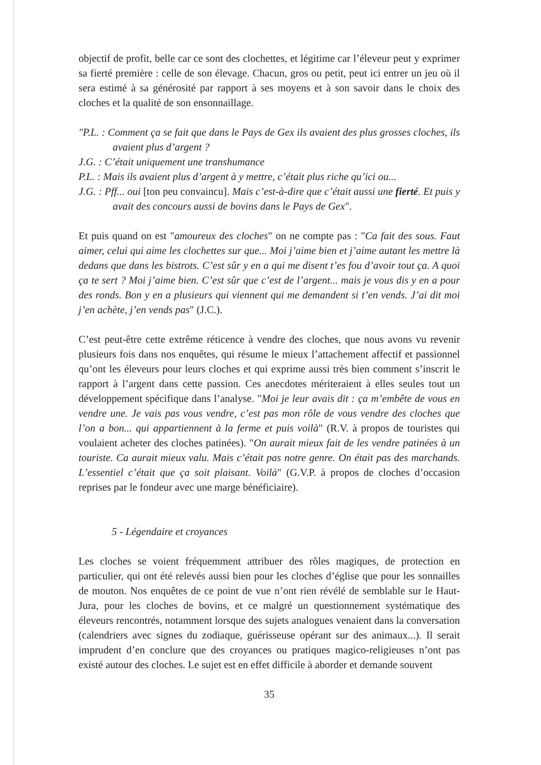objectif de profit, belle car ce sont des clochettes, et légitime car l’éleveur peut y exprimer sa fierté première : celle de son élevage. Chacun, gros ou petit, peut ici entrer un jeu où il sera estimé à sa générosité par rapport à ses moyens et à son savoir dans le choix des cloches et la qualité de son ensonnaillage.
"P.L. : Comment ça se fait que dans le Pays de Gex ils avaient des plus grosses cloches, ils avaient plus d’argent ?
J.G. : C’était uniquement une transhumance
P.L. : Mais ils avaient plus d’argent à y mettre, c’était plus riche qu’ici ou...
J.G. : Pff... oui [ton peu convaincu]. Mais c’est-à-dire que c’était aussi une fierté. Et puis y avait des concours aussi de bovins dans le Pays de Gex".
Et puis quand on est "amoureux des cloches" on ne compte pas : "Ca fait des sous. Faut aimer, celui qui aime les clochettes sur que... Moi j’aime bien et j’aime autant les mettre là dedans que dans les bistrots. C’est sûr y en a qui me disent t’es fou d’avoir tout ça. A quoi ça te sert ? Moi j’aime bien. C’est sûr que c’est de l’argent... mais je vous dis y en a pour des ronds. Bon y en a plusieurs qui viennent qui me demandent si t’en vends. J’ai dit moi j’en achète, j’en vends pas" (J.C.).
C’est peut-être cette extrême réticence à vendre des cloches, que nous avons vu revenir plusieurs fois dans nos enquêtes, qui résume le mieux l’attachement affectif et passionnel qu’ont les éleveurs pour leurs cloches et qui exprime aussi très bien comment s’inscrit le rapport à l’argent dans cette passion. Ces anecdotes mériteraient à elles seules tout un développement spécifique dans l’analyse. "Moi je leur avais dit : ça m’embête de vous en vendre une. Je vais pas vous vendre, c’est pas mon rôle de vous vendre des cloches que l’on a bon... qui appartiennent à la ferme et puis voilà" (R.V. à propos de touristes qui voulaient acheter des cloches patinées). "On aurait mieux fait de les vendre patinées à un touriste. Ca aurait mieux valu. Mais c’était pas notre genre. On était pas des marchands. L’essentiel c’était que ça soit plaisant. Voilà" (G.V.P. à propos de cloches d’occasion reprises par le fondeur avec une marge bénéficiaire).
5 - Légendaire et croyances
Les cloches se voient fréquemment attribuer des rôles magiques, de protection en particulier, qui ont été relevés aussi bien pour les cloches d’église que pour les sonnailles de mouton. Nos enquêtes de ce point de vue n’ont rien révélé de semblable sur le Haut-Jura, pour les cloches de bovins, et ce malgré un questionnement systématique des éleveurs rencontrés, notamment lorsque des sujets analogues venaient dans la conversation (calendriers avec signes du zodiaque, guérisseuse opérant sur des animaux...). Il serait imprudent d’en conclure que des croyances ou pratiques magico-religieuses n’ont pas existé autour des cloches. Le sujet est en effet difficile à aborder et demande souvent
35